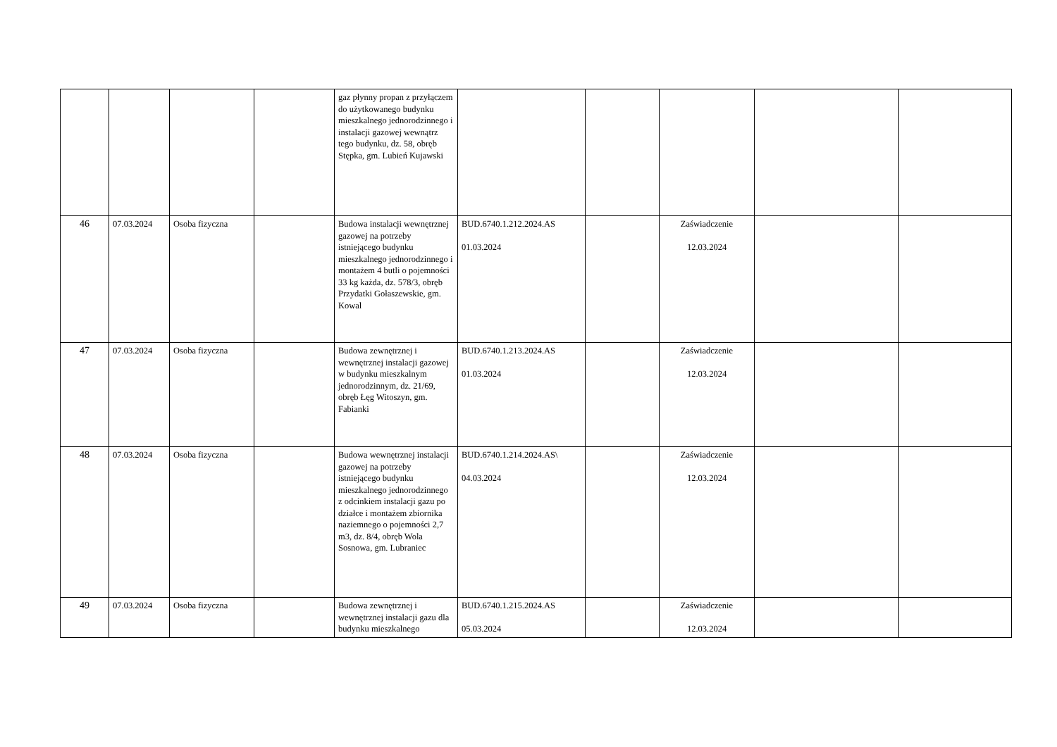| | | | | gaz płynny propan z przyłączem do użytkowanego budynku mieszkalnego jednorodzinnego i instalacji gazowej wewnątrz tego budynku, dz. 58, obręb Stępka, gm. Lubień Kujawski | | | | | |
| 46 | 07.03.2024 | Osoba fizyczna | | Budowa instalacji wewnętrznej gazowej na potrzeby istniejącego budynku mieszkalnego jednorodzinnego i montażem 4 butli o pojemności 33 kg każda, dz. 578/3, obręb Przydatki Gołaszewskie, gm. Kowal | BUD.6740.1.212.2024.AS 01.03.2024 | | Zaświadczenie 12.03.2024 | | |
| 47 | 07.03.2024 | Osoba fizyczna | | Budowa zewnętrznej i wewnętrznej instalacji gazowej w budynku mieszkalnym jednorodzinnym, dz. 21/69, obręb Łęg Witoszyn, gm. Fabianki | BUD.6740.1.213.2024.AS 01.03.2024 | | Zaświadczenie 12.03.2024 | | |
| 48 | 07.03.2024 | Osoba fizyczna | | Budowa wewnętrznej instalacji gazowej na potrzeby istniejącego budynku mieszkalnego jednorodzinnego z odcinkiem instalacji gazu po działce i montażem zbiornika naziemnego o pojemności 2,7 m3, dz. 8/4, obręb Wola Sosnowa, gm. Lubraniec | BUD.6740.1.214.2024.AS\ 04.03.2024 | | Zaświadczenie 12.03.2024 | | |
| 49 | 07.03.2024 | Osoba fizyczna | | Budowa zewnętrznej i wewnętrznej instalacji gazu dla budynku mieszkalnego | BUD.6740.1.215.2024.AS 05.03.2024 | | Zaświadczenie 12.03.2024 | | |